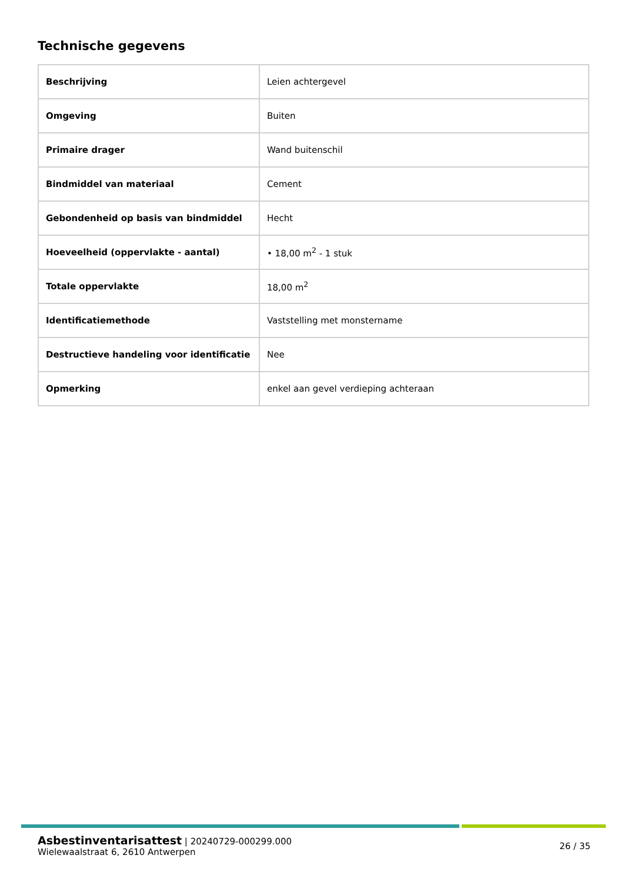Technische gegevens
| Beschrijving | Leien achtergevel |
| Omgeving | Buiten |
| Primaire drager | Wand buitenschil |
| Bindmiddel van materiaal | Cement |
| Gebondenheid op basis van bindmiddel | Hecht |
| Hoeveelheid (oppervlakte - aantal) | • 18,00 m<sup>2</sup> - 1 stuk |
| Totale oppervlakte | 18,00 m<sup>2</sup> |
| Identificatiemethode | Vaststelling met monstername |
| Destructieve handeling voor identificatie | Nee |
| Opmerking | enkel aan gevel verdieping achteraan |
Asbestinventarisattest | 20240729-000299.000
Wielewaalstraat 6, 2610 Antwerpen
26 / 35